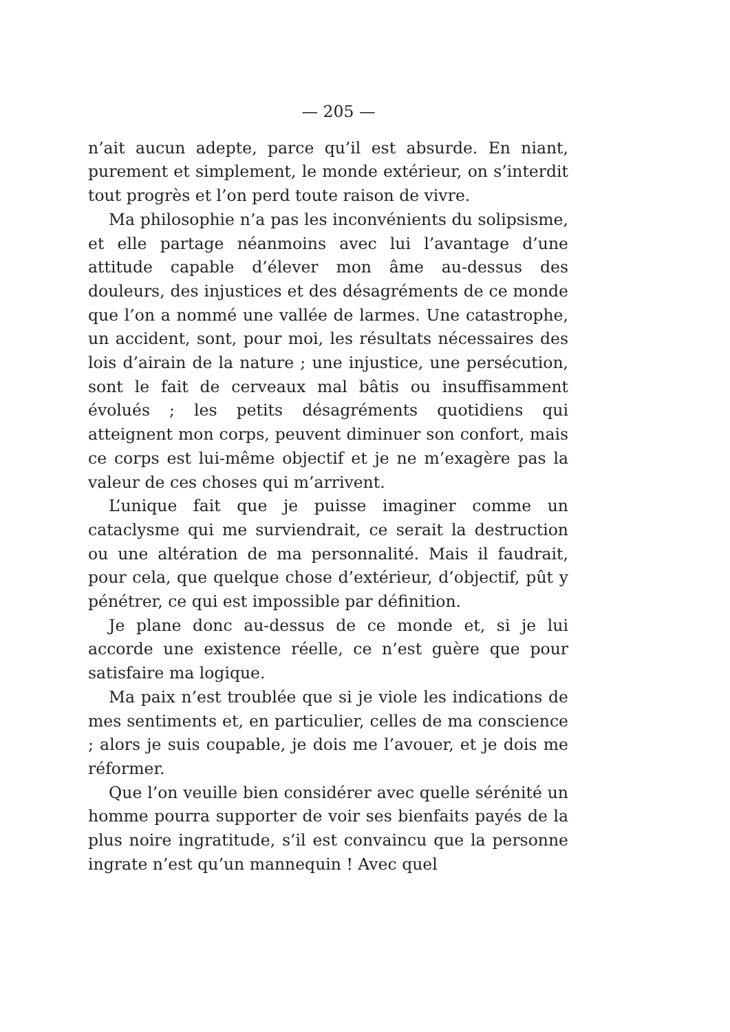— 205 —
n’ait aucun adepte, parce qu’il est absurde. En niant, purement et simplement, le monde extérieur, on s’interdit tout progrès et l’on perd toute raison de vivre.
Ma philosophie n’a pas les inconvénients du solipsisme, et elle partage néanmoins avec lui l’avantage d’une attitude capable d’élever mon âme au-dessus des douleurs, des injustices et des désagréments de ce monde que l’on a nommé une vallée de larmes. Une catastrophe, un accident, sont, pour moi, les résultats nécessaires des lois d’airain de la nature ; une injustice, une persécution, sont le fait de cerveaux mal bâtis ou insuffisamment évolués ; les petits désagréments quotidiens qui atteignent mon corps, peuvent diminuer son confort, mais ce corps est lui-même objectif et je ne m’exagère pas la valeur de ces choses qui m’arrivent.
L’unique fait que je puisse imaginer comme un cataclysme qui me surviendrait, ce serait la destruction ou une altération de ma personnalité. Mais il faudrait, pour cela, que quelque chose d’extérieur, d’objectif, pût y pénétrer, ce qui est impossible par définition.
Je plane donc au-dessus de ce monde et, si je lui accorde une existence réelle, ce n’est guère que pour satisfaire ma logique.
Ma paix n’est troublée que si je viole les indications de mes sentiments et, en particulier, celles de ma conscience ; alors je suis coupable, je dois me l’avouer, et je dois me réformer.
Que l’on veuille bien considérer avec quelle sérénité un homme pourra supporter de voir ses bienfaits payés de la plus noire ingratitude, s’il est convaincu que la personne ingrate n’est qu’un mannequin ! Avec quel